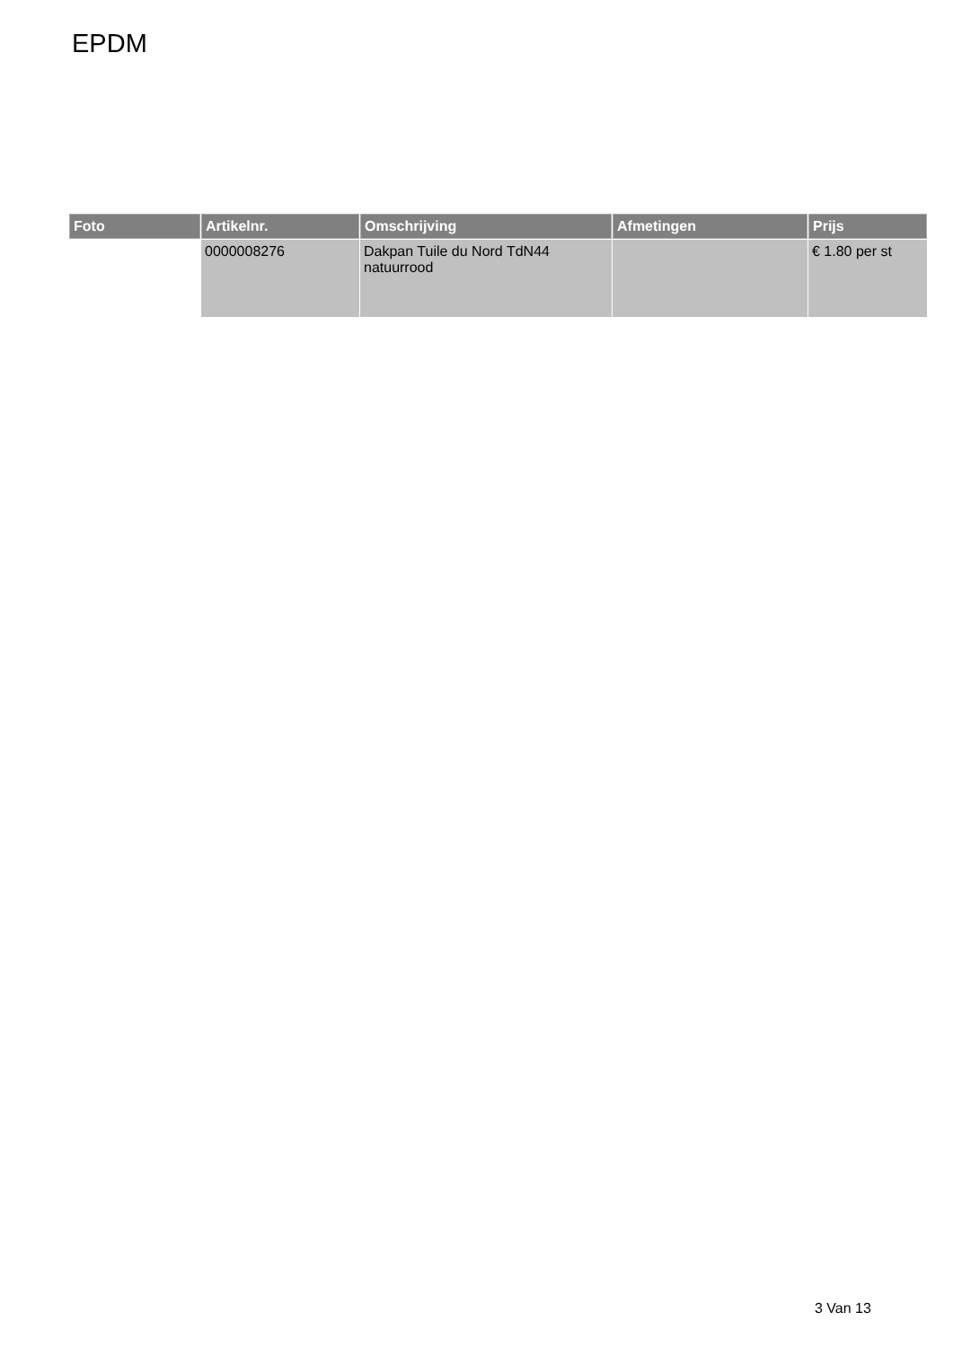EPDM
| Foto | Artikelnr. | Omschrijving | Afmetingen | Prijs |
| --- | --- | --- | --- | --- |
| | 0000008276 | Dakpan Tuile du Nord TdN44 natuurrood | | € 1.80 per st |
3 Van 13